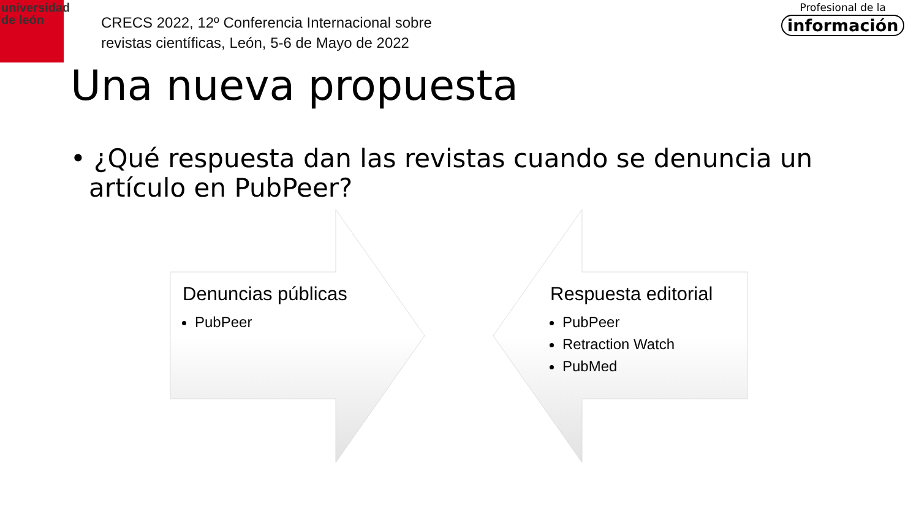universidad
de león
CRECS 2022, 12º Conferencia Internacional sobre
revistas científicas, León, 5-6 de Mayo de 2022
Profesional de la
información
Una nueva propuesta
• ¿Qué respuesta dan las revistas cuando se denuncia un artículo en PubPeer?
Denuncias públicas
PubPeer
Respuesta editorial
PubPeer
Retraction Watch
PubMed